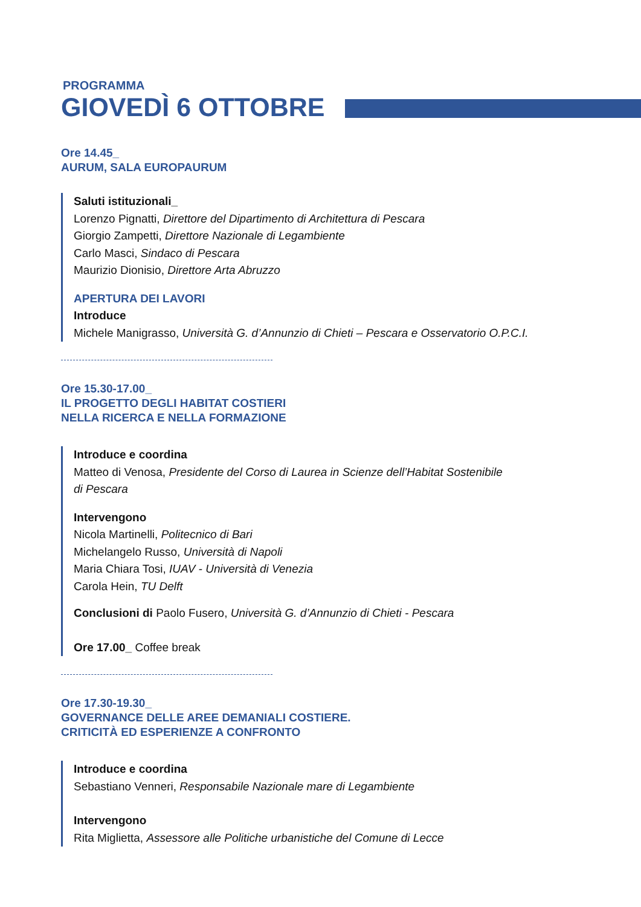PROGRAMMA
GIOVEDÌ 6 OTTOBRE
Ore 14.45_
AURUM, SALA EUROPAURUM
Saluti istituzionali_
Lorenzo Pignatti, Direttore del Dipartimento di Architettura di Pescara
Giorgio Zampetti, Direttore Nazionale di Legambiente
Carlo Masci, Sindaco di Pescara
Maurizio Dionisio, Direttore Arta Abruzzo
APERTURA DEI LAVORI
Introduce
Michele Manigrasso, Università G. d’Annunzio di Chieti – Pescara e Osservatorio O.P.C.I.
Ore 15.30-17.00_
IL PROGETTO DEGLI HABITAT COSTIERI
NELLA RICERCA E NELLA FORMAZIONE
Introduce e coordina
Matteo di Venosa, Presidente del Corso di Laurea in Scienze dell’Habitat Sostenibile
di Pescara
Intervengono
Nicola Martinelli, Politecnico di Bari
Michelangelo Russo, Università di Napoli
Maria Chiara Tosi, IUAV - Università di Venezia
Carola Hein, TU Delft
Conclusioni di Paolo Fusero, Università G. d’Annunzio di Chieti - Pescara
Ore 17.00_ Coffee break
Ore 17.30-19.30_
GOVERNANCE DELLE AREE DEMANIALI COSTIERE.
CRITICITÀ ED ESPERIENZE A CONFRONTO
Introduce e coordina
Sebastiano Venneri, Responsabile Nazionale mare di Legambiente
Intervengono
Rita Miglietta, Assessore alle Politiche urbanistiche del Comune di Lecce